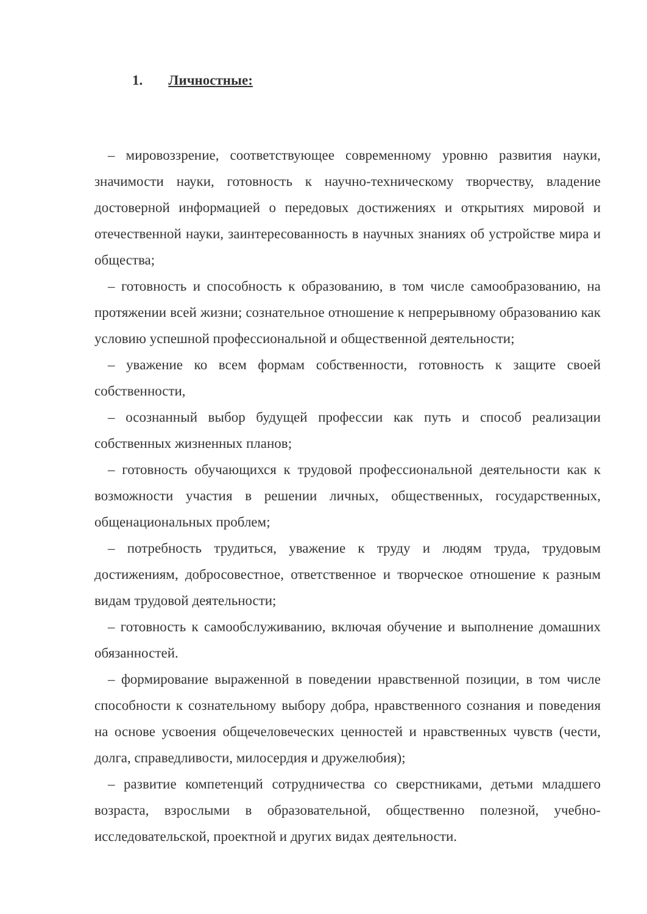1. Личностные:
– мировоззрение, соответствующее современному уровню развития науки, значимости науки, готовность к научно-техническому творчеству, владение достоверной информацией о передовых достижениях и открытиях мировой и отечественной науки, заинтересованность в научных знаниях об устройстве мира и общества;
– готовность и способность к образованию, в том числе самообразованию, на протяжении всей жизни; сознательное отношение к непрерывному образованию как условию успешной профессиональной и общественной деятельности;
– уважение ко всем формам собственности, готовность к защите своей собственности,
– осознанный выбор будущей профессии как путь и способ реализации собственных жизненных планов;
– готовность обучающихся к трудовой профессиональной деятельности как к возможности участия в решении личных, общественных, государственных, общенациональных проблем;
– потребность трудиться, уважение к труду и людям труда, трудовым достижениям, добросовестное, ответственное и творческое отношение к разным видам трудовой деятельности;
– готовность к самообслуживанию, включая обучение и выполнение домашних обязанностей.
– формирование выраженной в поведении нравственной позиции, в том числе способности к сознательному выбору добра, нравственного сознания и поведения на основе усвоения общечеловеческих ценностей и нравственных чувств (чести, долга, справедливости, милосердия и дружелюбия);
– развитие компетенций сотрудничества со сверстниками, детьми младшего возраста, взрослыми в образовательной, общественно полезной, учебно-исследовательской, проектной и других видах деятельности.